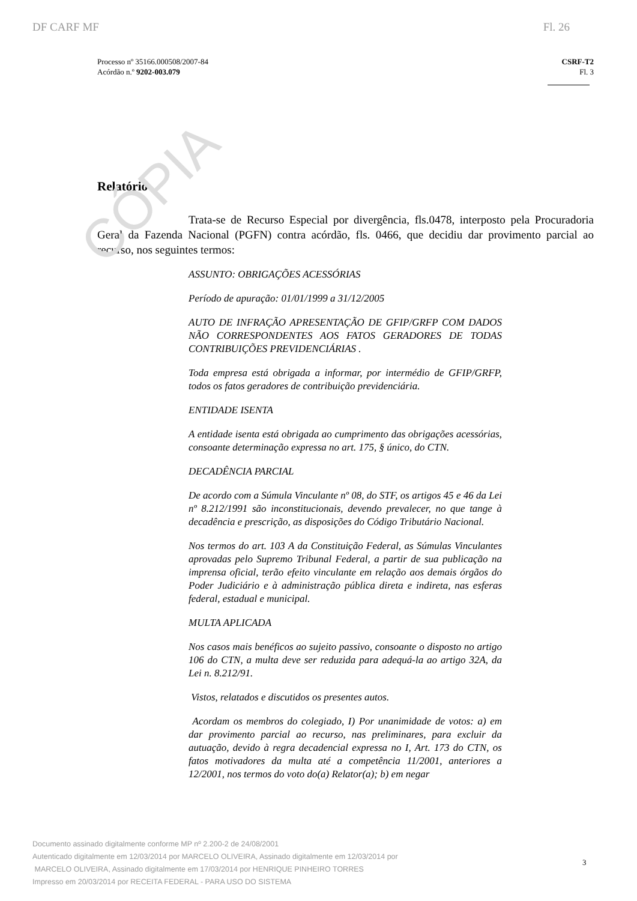CÓPIA
DF CARF MF Fl. 26
Processo nº 35166.000508/2007-84
Acórdão n.º 9202-003.079
CSRF-T2
Fl. 3
Relatório
Trata-se de Recurso Especial por divergência, fls.0478, interposto pela Procuradoria Geral da Fazenda Nacional (PGFN) contra acórdão, fls. 0466, que decidiu dar provimento parcial ao recurso, nos seguintes termos:
ASSUNTO: OBRIGAÇÕES ACESSÓRIAS
Período de apuração: 01/01/1999 a 31/12/2005
AUTO DE INFRAÇÃO APRESENTAÇÃO DE GFIP/GRFP COM DADOS NÃO CORRESPONDENTES AOS FATOS GERADORES DE TODAS CONTRIBUIÇÕES PREVIDENCIÁRIAS .
Toda empresa está obrigada a informar, por intermédio de GFIP/GRFP, todos os fatos geradores de contribuição previdenciária.
ENTIDADE ISENTA
A entidade isenta está obrigada ao cumprimento das obrigações acessórias, consoante determinação expressa no art. 175, § único, do CTN.
DECADÊNCIA PARCIAL
De acordo com a Súmula Vinculante nº 08, do STF, os artigos 45 e 46 da Lei nº 8.212/1991 são inconstitucionais, devendo prevalecer, no que tange à decadência e prescrição, as disposições do Código Tributário Nacional.
Nos termos do art. 103 A da Constituição Federal, as Súmulas Vinculantes aprovadas pelo Supremo Tribunal Federal, a partir de sua publicação na imprensa oficial, terão efeito vinculante em relação aos demais órgãos do Poder Judiciário e à administração pública direta e indireta, nas esferas federal, estadual e municipal.
MULTA APLICADA
Nos casos mais benéficos ao sujeito passivo, consoante o disposto no artigo 106 do CTN, a multa deve ser reduzida para adequá-la ao artigo 32A, da Lei n. 8.212/91.
Vistos, relatados e discutidos os presentes autos.
Acordam os membros do colegiado, I) Por unanimidade de votos: a) em dar provimento parcial ao recurso, nas preliminares, para excluir da autuação, devido à regra decadencial expressa no I, Art. 173 do CTN, os fatos motivadores da multa até a competência 11/2001, anteriores a 12/2001, nos termos do voto do(a) Relator(a); b) em negar
Documento assinado digitalmente conforme MP nº 2.200-2 de 24/08/2001
Autenticado digitalmente em 12/03/2014 por MARCELO OLIVEIRA, Assinado digitalmente em 12/03/2014 por
MARCELO OLIVEIRA, Assinado digitalmente em 17/03/2014 por HENRIQUE PINHEIRO TORRES
Impresso em 20/03/2014 por RECEITA FEDERAL - PARA USO DO SISTEMA
3